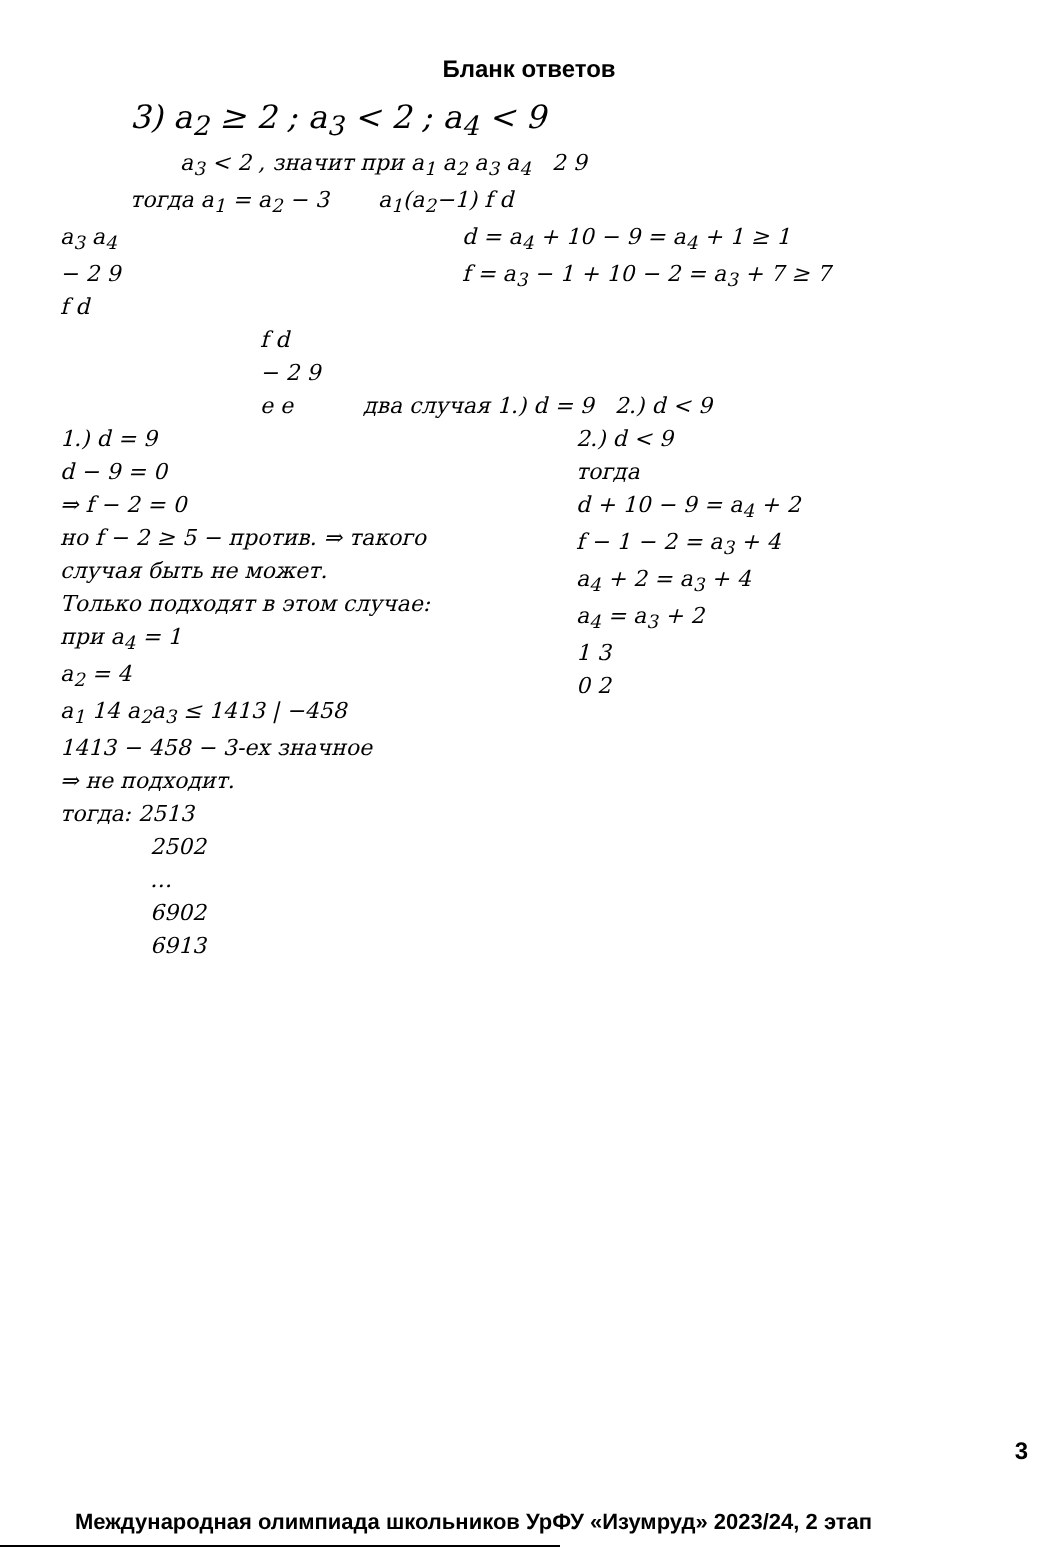Бланк ответов
3) a<sub>2</sub> ≥ 2 ; a<sub>3</sub> < 2 ; a<sub>4</sub> < 9
a<sub>3</sub> < 2 , значит при a<sub>1</sub> a<sub>2</sub> a<sub>3</sub> a<sub>4</sub> 2 9
тогда a<sub>1</sub> = a<sub>2</sub> − 3 a<sub>1</sub>(a<sub>2</sub>−1) f d
a<sub>3</sub> a<sub>4</sub>
− 2 9
f d
d = a<sub>4</sub> + 10 − 9 = a<sub>4</sub> + 1 ≥ 1
f = a<sub>3</sub> − 1 + 10 − 2 = a<sub>3</sub> + 7 ≥ 7
f d
− 2 9
e e два случая 1.) d = 9 2.) d < 9
1.) d = 9
d − 9 = 0
⇒ f − 2 = 0
но f − 2 ≥ 5 − против. ⇒ такого случая быть не может.
Только подходят в этом случае:
при a<sub>4</sub> = 1
a<sub>2</sub> = 4
a<sub>1</sub> 14 a<sub>2</sub>a<sub>3</sub> ≤ 1413 | −458
1413 − 458 − 3-ех значное
⇒ не подходит.
2.) d < 9
тогда
d + 10 − 9 = a<sub>4</sub> + 2
f − 1 − 2 = a<sub>3</sub> + 4
a<sub>4</sub> + 2 = a<sub>3</sub> + 4
a<sub>4</sub> = a<sub>3</sub> + 2
1 3
0 2
тогда: 2513
2502
…
6902
6913
3
Международная олимпиада школьников УрФУ «Изумруд» 2023/24, 2 этап